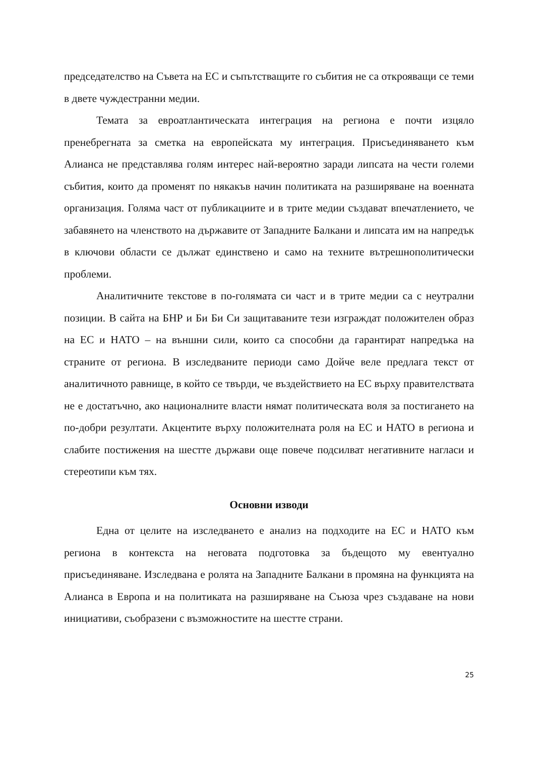председателство на Съвета на ЕС и съпътстващите го събития не са открояващи се теми в двете чуждестранни медии.
Темата за евроатлантическата интеграция на региона е почти изцяло пренебрегната за сметка на европейската му интеграция. Присъединяването към Алианса не представлява голям интерес най-вероятно заради липсата на чести големи събития, които да променят по някакъв начин политиката на разширяване на военната организация. Голяма част от публикациите и в трите медии създават впечатлението, че забавянето на членството на държавите от Западните Балкани и липсата им на напредък в ключови области се дължат единствено и само на техните вътрешнополитически проблеми.
Аналитичните текстове в по-голямата си част и в трите медии са с неутрални позиции. В сайта на БНР и Би Би Си защитаваните тези изграждат положителен образ на ЕС и НАТО – на външни сили, които са способни да гарантират напредъка на страните от региона. В изследваните периоди само Дойче веле предлага текст от аналитичното равнище, в който се твърди, че въздействието на ЕС върху правителствата не е достатъчно, ако националните власти нямат политическата воля за постигането на по-добри резултати. Акцентите върху положителната роля на ЕС и НАТО в региона и слабите постижения на шестте държави още повече подсилват негативните нагласи и стереотипи към тях.
Основни изводи
Една от целите на изследването е анализ на подходите на ЕС и НАТО към региона в контекста на неговата подготовка за бъдещото му евентуално присъединяване. Изследвана е ролята на Западните Балкани в промяна на функцията на Алианса в Европа и на политиката на разширяване на Съюза чрез създаване на нови инициативи, съобразени с възможностите на шестте страни.
25